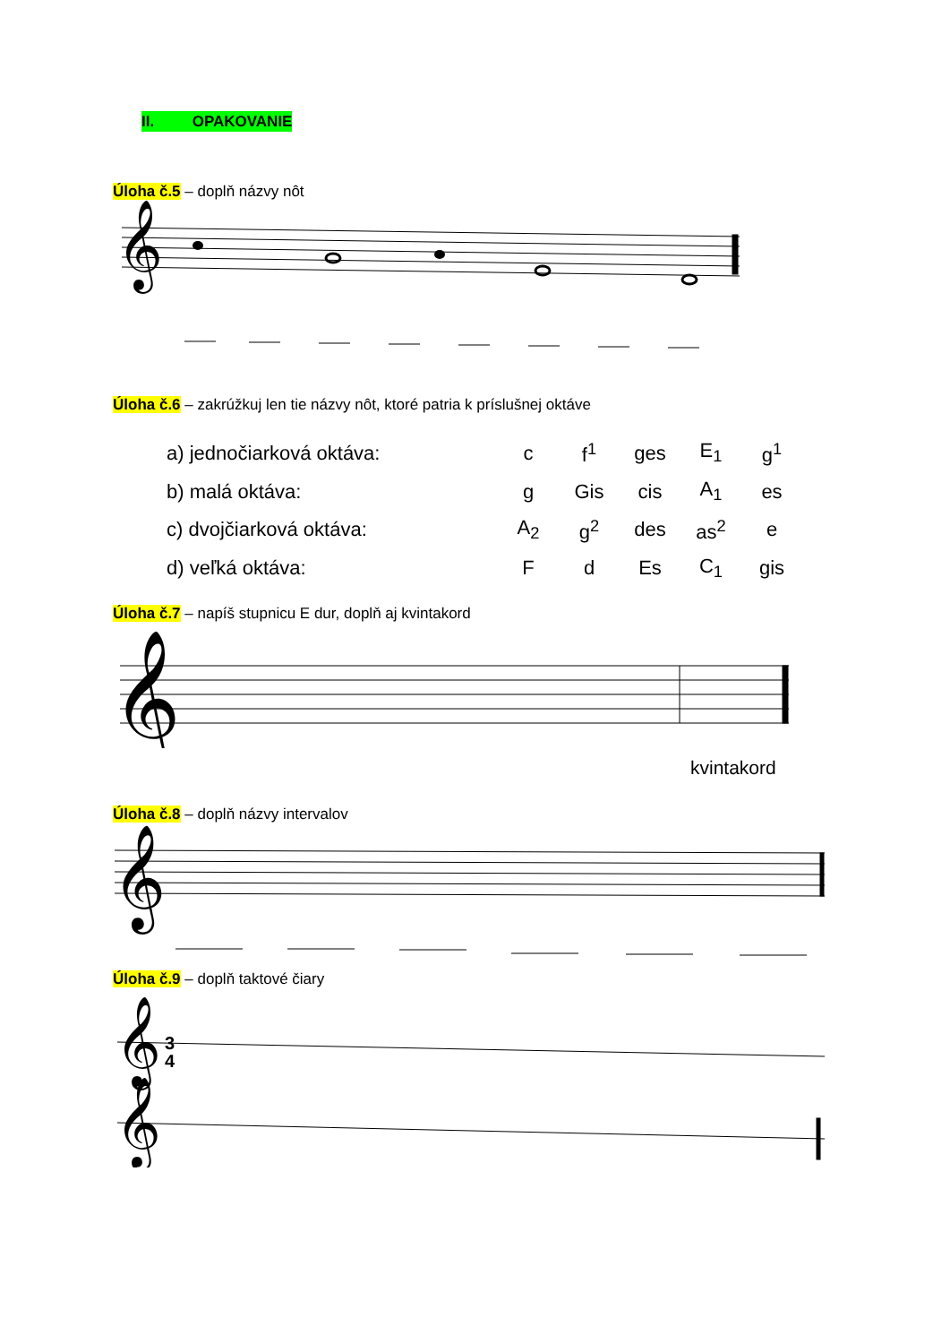II. OPAKOVANIE
Úloha č.5 – doplň názvy nôt
𝄞
Úloha č.6 – zakrúžkuj len tie názvy nôt, ktoré patria k príslušnej oktáve
| a) jednočiarková oktáva: | c | f<sup>1</sup> | ges | E<sub>1</sub> | g<sup>1</sup> |
| b) malá oktáva: | g | Gis | cis | A<sub>1</sub> | es |
| c) dvojčiarková oktáva: | A<sub>2</sub> | g<sup>2</sup> | des | as<sup>2</sup> | e |
| d) veľká oktáva: | F | d | Es | C<sub>1</sub> | gis |
Úloha č.7 – napíš stupnicu E dur, doplň aj kvintakord
𝄞
kvintakord
Úloha č.8 – doplň názvy intervalov
𝄞
Úloha č.9 – doplň taktové čiary
𝄞
3
4
𝄞